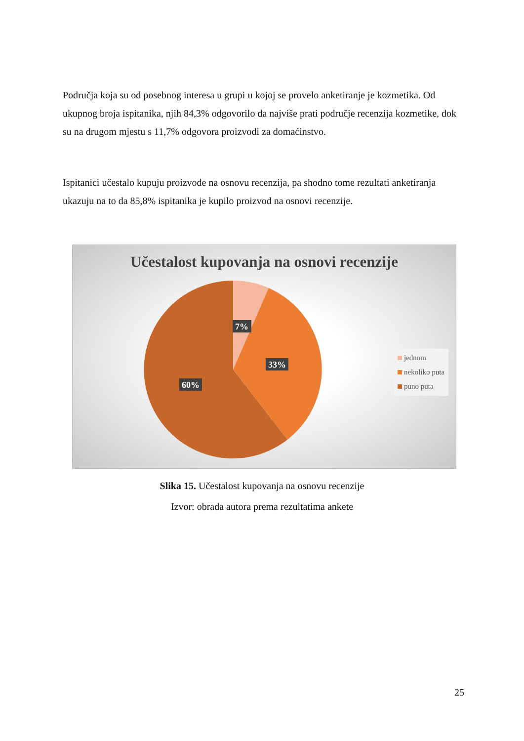Područja koja su od posebnog interesa u grupi u kojoj se provelo anketiranje je kozmetika. Od ukupnog broja ispitanika, njih 84,3% odgovorilo da najviše prati područje recenzija kozmetike, dok su na drugom mjestu s 11,7% odgovora proizvodi za domaćinstvo.
Ispitanici učestalo kupuju proizvode na osnovu recenzija, pa shodno tome rezultati anketiranja ukazuju na to da 85,8% ispitanika je kupilo proizvod na osnovi recenzije.
Učestalost kupovanja na osnovi recenzije
7%
33%
60%
jednom
nekoliko puta
puno puta
Slika 15. Učestalost kupovanja na osnovu recenzije
Izvor: obrada autora prema rezultatima ankete
25